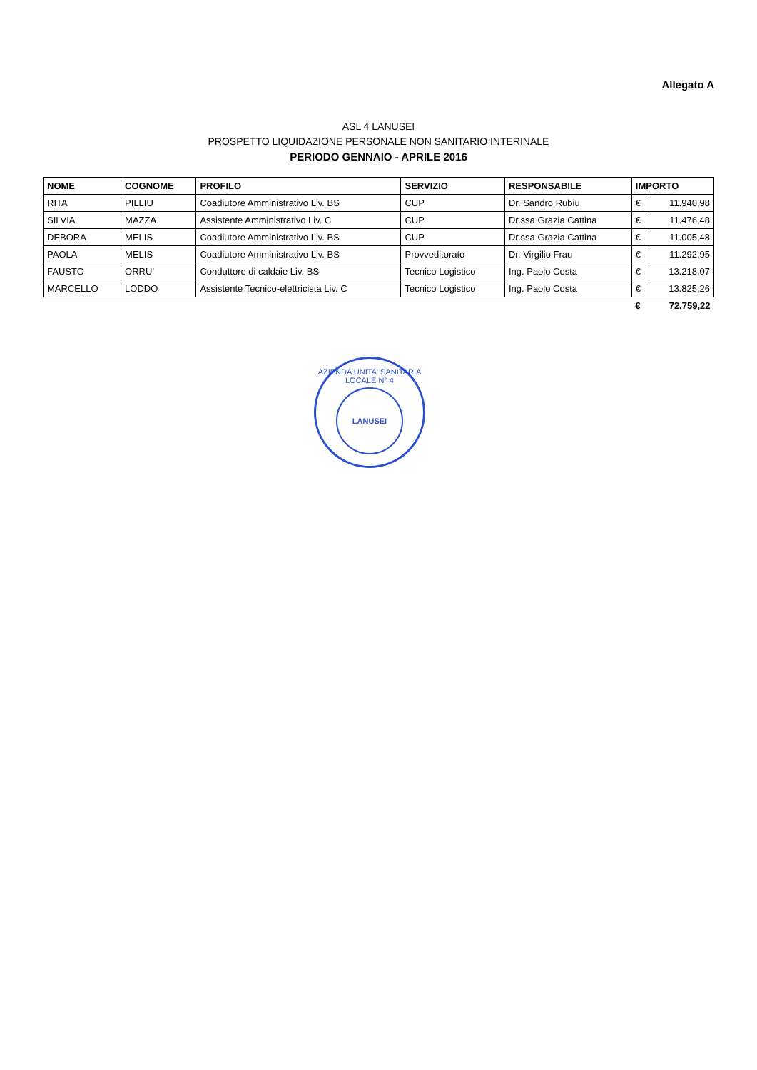Allegato A
ASL 4 LANUSEI
PROSPETTO LIQUIDAZIONE PERSONALE NON SANITARIO INTERINALE
PERIODO GENNAIO - APRILE 2016
| NOME | COGNOME | PROFILO | SERVIZIO | RESPONSABILE | IMPORTO | |
| --- | --- | --- | --- | --- | --- | --- |
| RITA | PILLIU | Coadiutore Amministrativo Liv. BS | CUP | Dr. Sandro Rubiu | € | 11.940,98 |
| SILVIA | MAZZA | Assistente Amministrativo Liv. C | CUP | Dr.ssa Grazia Cattina | € | 11.476,48 |
| DEBORA | MELIS | Coadiutore Amministrativo Liv. BS | CUP | Dr.ssa Grazia Cattina | € | 11.005,48 |
| PAOLA | MELIS | Coadiutore Amministrativo Liv. BS | Provveditorato | Dr. Virgilio Frau | € | 11.292,95 |
| FAUSTO | ORRU' | Conduttore di caldaie Liv. BS | Tecnico Logistico | Ing. Paolo Costa | € | 13.218,07 |
| MARCELLO | LODDO | Assistente Tecnico-elettricista Liv. C | Tecnico Logistico | Ing. Paolo Costa | € | 13.825,26 |
| | | | | | € | 72.759,22 |
AZIENDA UNITA' SANITARIA LOCALE N° 4
LANUSEI